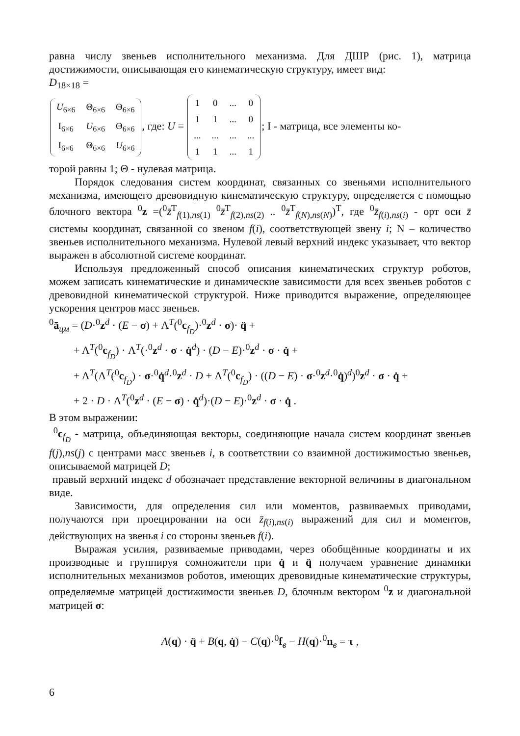равна числу звеньев исполнительного механизма. Для ДШР (рис. 1), матрица достижимости, описывающая его кинематическую структуру, имеет вид:
D<sub>18×18</sub> =
| U<sub>6×6</sub> | Θ<sub>6×6</sub> | Θ<sub>6×6</sub> |
| I<sub>6×6</sub> | U<sub>6×6</sub> | Θ<sub>6×6</sub> |
| I<sub>6×6</sub> | Θ<sub>6×6</sub> | U<sub>6×6</sub> |
, где: U =
| 1 | 0 | ... | 0 |
| 1 | 1 | ... | 0 |
| ... | ... | ... | ... |
| 1 | 1 | ... | 1 |
; I - матрица, все элементы ко-
торой равны 1; Θ - нулевая матрица.
Порядок следования систем координат, связанных со звеньями исполнительного механизма, имеющего древовидную кинематическую структуру, определяется с помощью блочного вектора <sup>0</sup>z =(<sup>0</sup>z̄<sup>T</sup><sub>f(1),ns(1)</sub> <sup>0</sup>z̄<sup>T</sup><sub>f(2),ns(2)</sub> .. <sup>0</sup>z̄<sup>T</sup><sub>f(N),ns(N)</sub>)<sup>T</sup>, где <sup>0</sup>z̄<sub>f(i),ns(i)</sub> - орт оси z̄ системы координат, связанной со звеном f(i), соответствующей звену i; N – количество звеньев исполнительного механизма. Нулевой левый верхний индекс указывает, что вектор выражен в абсолютной системе координат.
Используя предложенный способ описания кинематических структур роботов, можем записать кинематические и динамические зависимости для всех звеньев роботов с древовидной кинематической структурой. Ниже приводится выражение, определяющее ускорения центров масс звеньев.
<sup>0</sup> ā<sub>цм</sub> = (D·<sup>0</sup>z<sup>d</sup> · (E − σ) + Λ<sup>T</sup>(<sup>0</sup>c<sub>f<sub>D</sub></sub>)·<sup>0</sup>z<sup>d</sup> · σ)· q̈ +
+ Λ<sup>T</sup>(<sup>0</sup>c<sub>f<sub>D</sub></sub>) · Λ<sup>T</sup>(·<sup>0</sup>z<sup>d</sup> · σ · q̇<sup>d</sup>) · (D − E)·<sup>0</sup>z<sup>d</sup> · σ · q̇ +
+ Λ<sup>T</sup>(Λ<sup>T</sup>(<sup>0</sup>c<sub>f<sub>D</sub></sub>) · σ·<sup>0</sup>q̇<sup>d</sup>·<sup>0</sup>z<sup>d</sup> · D + Λ<sup>T</sup>(<sup>0</sup>c<sub>f<sub>D</sub></sub>) · ((D − E) · σ·<sup>0</sup>z<sup>d</sup>·<sup>0</sup>q̇)<sup>d</sup>)<sup>0</sup>z<sup>d</sup> · σ · q̇ +
+ 2 · D · Λ<sup>T</sup>(<sup>0</sup>z<sup>d</sup> · (E − σ) · q̇<sup>d</sup>)·(D − E)·<sup>0</sup>z<sup>d</sup> · σ · q̇ .
В этом выражении:
<sup>0</sup> c<sub>f<sub>D</sub></sub> - матрица, объединяющая векторы, соединяющие начала систем координат звеньев f(j),ns(j) с центрами масс звеньев i, в соответствии со взаимной достижимостью звеньев, описываемой матрицей D;
правый верхний индекс d обозначает представление векторной величины в диагональном виде.
Зависимости, для определения сил или моментов, развиваемых приводами, получаются при проецировании на оси z̄<sub>f(i),ns(i)</sub> выражений для сил и моментов, действующих на звенья i со стороны звеньев f(i).
Выражая усилия, развиваемые приводами, через обобщённые координаты и их производные и группируя сомножители при q̇ и q̈ получаем уравнение динамики исполнительных механизмов роботов, имеющих древовидные кинематические структуры, определяемые матрицей достижимости звеньев D, блочным вектором <sup>0</sup>z и диагональной матрицей σ:
A(q) · q̈ + B(q, q̇) − C(q)·<sup>0</sup>f<sub>в</sub> − H(q)·<sup>0</sup>n<sub>в</sub> = τ ,
6